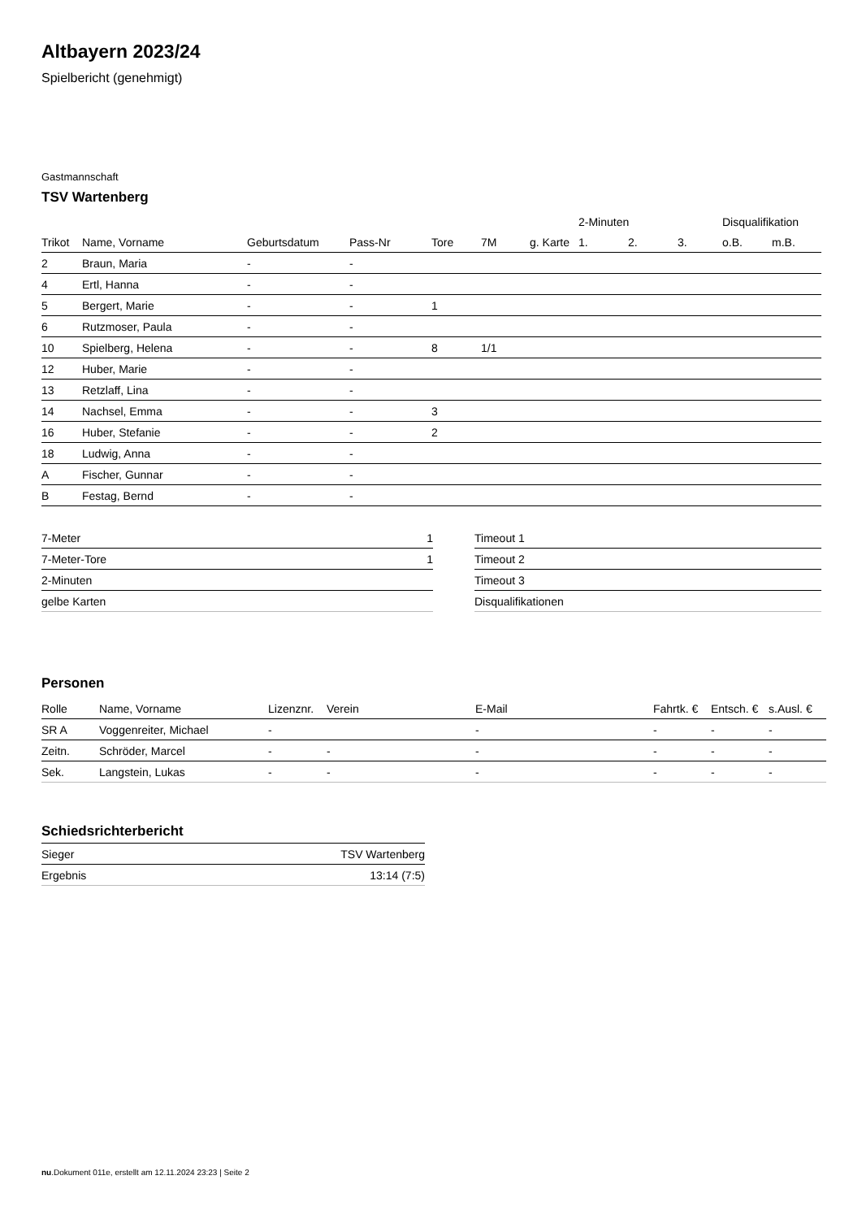Altbayern 2023/24
Spielbericht (genehmigt)
Gastmannschaft
TSV Wartenberg
| | | | | | | | 2-Minuten | | | Disqualifikation | |
| --- | --- | --- | --- | --- | --- | --- | --- | --- | --- | --- | --- |
| Trikot | Name, Vorname | Geburtsdatum | Pass-Nr | Tore | 7M | g. Karte | 1. | 2. | 3. | o.B. | m.B. |
| 2 | Braun, Maria | - | - | | | | | | | | |
| 4 | Ertl, Hanna | - | - | | | | | | | | |
| 5 | Bergert, Marie | - | - | 1 | | | | | | | |
| 6 | Rutzmoser, Paula | - | - | | | | | | | | |
| 10 | Spielberg, Helena | - | - | 8 | 1/1 | | | | | | |
| 12 | Huber, Marie | - | - | | | | | | | | |
| 13 | Retzlaff, Lina | - | - | | | | | | | | |
| 14 | Nachsel, Emma | - | - | 3 | | | | | | | |
| 16 | Huber, Stefanie | - | - | 2 | | | | | | | |
| 18 | Ludwig, Anna | - | - | | | | | | | | |
| A | Fischer, Gunnar | - | - | | | | | | | | |
| B | Festag, Bernd | - | - | | | | | | | | |
| 7-Meter | 1 |
| 7-Meter-Tore | 1 |
| 2-Minuten | |
| gelbe Karten | |
| Timeout 1 |
| Timeout 2 |
| Timeout 3 |
| Disqualifikationen |
Personen
| Rolle | Name, Vorname | Lizenznr. | Verein | E-Mail | Fahrtk. € | Entsch. € | s.Ausl. € |
| --- | --- | --- | --- | --- | --- | --- | --- |
| SR A | Voggenreiter, Michael | - | | - | - | - | - |
| Zeitn. | Schröder, Marcel | - | - | - | - | - | - |
| Sek. | Langstein, Lukas | - | - | - | - | - | - |
Schiedsrichterbericht
| Sieger | TSV Wartenberg |
| Ergebnis | 13:14 (7:5) |
nu.Dokument 011e, erstellt am 12.11.2024 23:23 | Seite 2